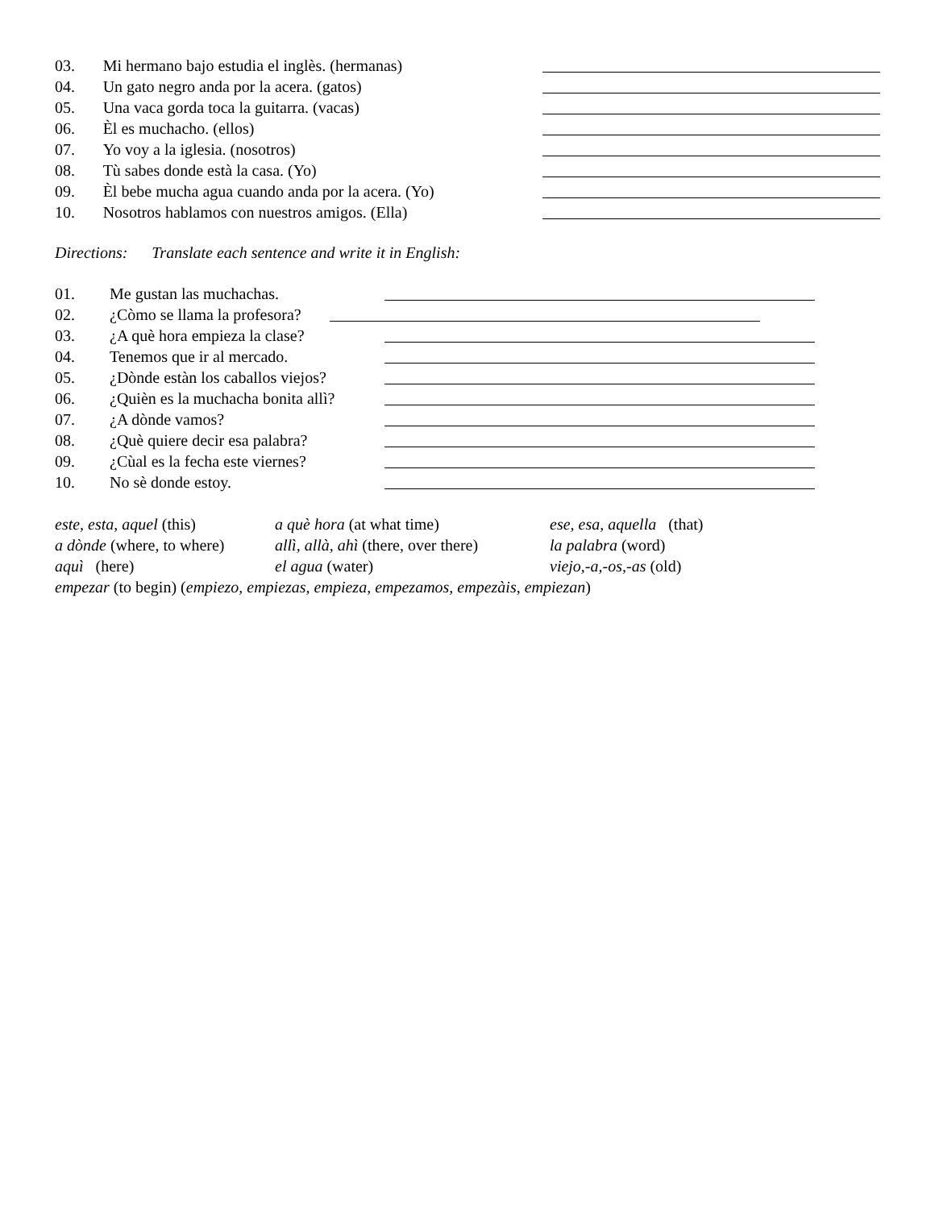03. Mi hermano bajo estudia el inglès. (hermanas)
04. Un gato negro anda por la acera. (gatos)
05. Una vaca gorda toca la guitarra. (vacas)
06. Èl es muchacho. (ellos)
07. Yo voy a la iglesia. (nosotros)
08. Tù sabes donde està la casa. (Yo)
09. Èl bebe mucha agua cuando anda por la acera. (Yo)
10. Nosotros hablamos con nuestros amigos. (Ella)
Directions: Translate each sentence and write it in English:
01. Me gustan las muchachas.
02. ¿Còmo se llama la profesora?
03. ¿A què hora empieza la clase?
04. Tenemos que ir al mercado.
05. ¿Dònde estàn los caballos viejos?
06. ¿Quièn es la muchacha bonita allì?
07. ¿A dònde vamos?
08. ¿Què quiere decir esa palabra?
09. ¿Cùal es la fecha este viernes?
10. No sè donde estoy.
este, esta, aquel (this) a què hora (at what time) ese, esa, aquella (that)
a dònde (where, to where) allì, allà, ahì (there, over there) la palabra (word)
aquì (here) el agua (water) viejo,-a,-os,-as (old)
empezar (to begin) (empiezo, empiezas, empieza, empezamos, empezàis, empiezan)